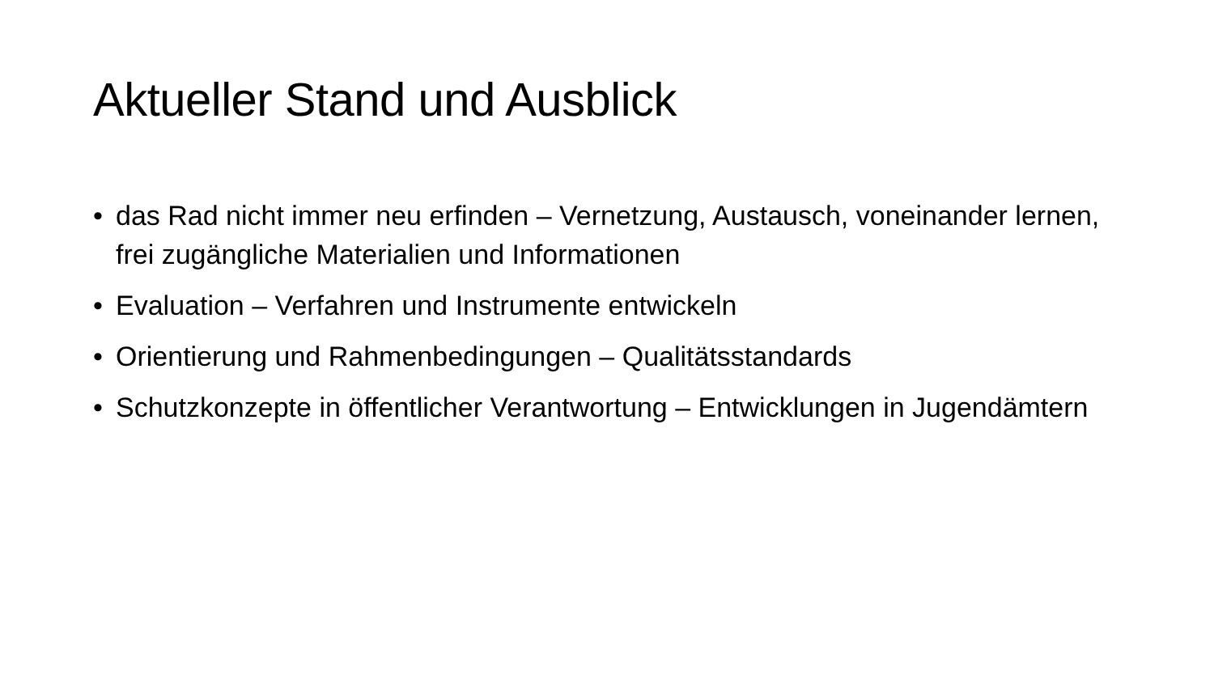Aktueller Stand und Ausblick
• das Rad nicht immer neu erfinden – Vernetzung, Austausch, voneinander lernen, frei zugängliche Materialien und Informationen
• Evaluation – Verfahren und Instrumente entwickeln
• Orientierung und Rahmenbedingungen – Qualitätsstandards
• Schutzkonzepte in öffentlicher Verantwortung – Entwicklungen in Jugendämtern